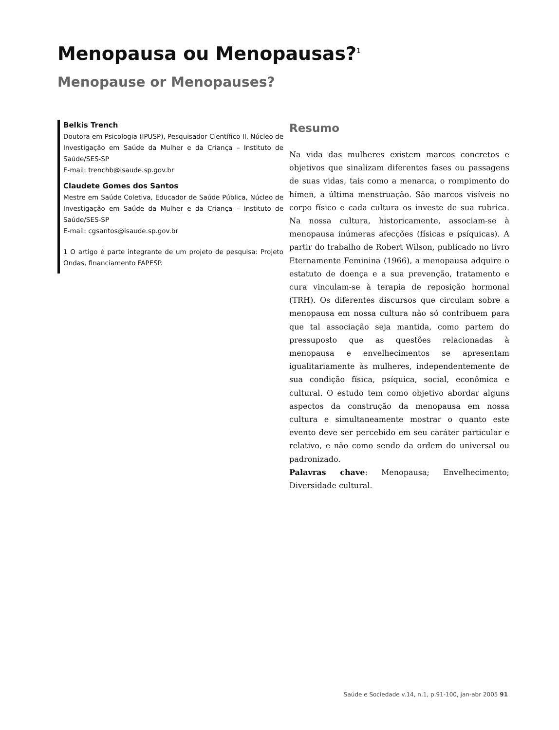Menopausa ou Menopausas?<sup>1</sup>
Menopause or Menopauses?
Belkis Trench
Doutora em Psicologia (IPUSP), Pesquisador Científico II, Núcleo de Investigação em Saúde da Mulher e da Criança – Instituto de Saúde/SES-SP
E-mail: trenchb@isaude.sp.gov.br
Claudete Gomes dos Santos
Mestre em Saúde Coletiva, Educador de Saúde Pública, Núcleo de Investigação em Saúde da Mulher e da Criança – Instituto de Saúde/SES-SP
E-mail: cgsantos@isaude.sp.gov.br
1 O artigo é parte integrante de um projeto de pesquisa: Projeto Ondas, financiamento FAPESP.
Resumo
Na vida das mulheres existem marcos concretos e objetivos que sinalizam diferentes fases ou passagens de suas vidas, tais como a menarca, o rompimento do hímen, a última menstruação. São marcos visíveis no corpo físico e cada cultura os investe de sua rubrica. Na nossa cultura, historicamente, associam-se à menopausa inúmeras afecções (físicas e psíquicas). A partir do trabalho de Robert Wilson, publicado no livro Eternamente Feminina (1966), a menopausa adquire o estatuto de doença e a sua prevenção, tratamento e cura vinculam-se à terapia de reposição hormonal (TRH). Os diferentes discursos que circulam sobre a menopausa em nossa cultura não só contribuem para que tal associação seja mantida, como partem do pressuposto que as questões relacionadas à menopausa e envelhecimentos se apresentam igualitariamente às mulheres, independentemente de sua condição física, psíquica, social, econômica e cultural. O estudo tem como objetivo abordar alguns aspectos da construção da menopausa em nossa cultura e simultaneamente mostrar o quanto este evento deve ser percebido em seu caráter particular e relativo, e não como sendo da ordem do universal ou padronizado.
Palavras chave: Menopausa; Envelhecimento; Diversidade cultural.
Saúde e Sociedade v.14, n.1, p.91-100, jan-abr 2005 91